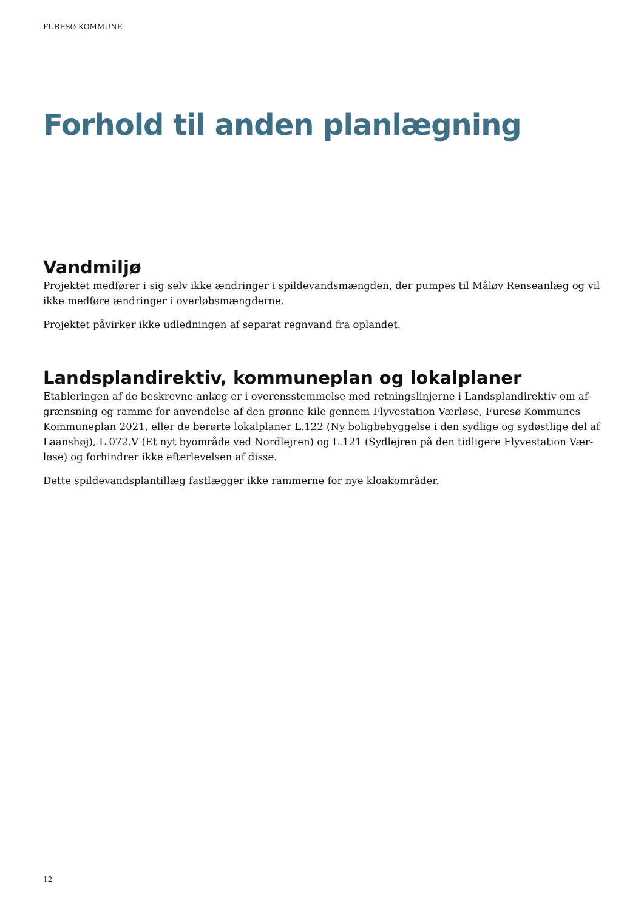FURESØ KOMMUNE
Forhold til anden planlægning
Vandmiljø
Projektet medfører i sig selv ikke ændringer i spildevandsmængden, der pumpes til Måløv Renseanlæg og vil ikke medføre ændringer i overløbsmængderne.
Projektet påvirker ikke udledningen af separat regnvand fra oplandet.
Landsplandirektiv, kommuneplan og lokalplaner
Etableringen af de beskrevne anlæg er i overensstemmelse med retningslinjerne i Landsplandirektiv om af-grænsning og ramme for anvendelse af den grønne kile gennem Flyvestation Værløse, Furesø Kommunes Kommuneplan 2021, eller de berørte lokalplaner L.122 (Ny boligbebyggelse i den sydlige og sydøstlige del af Laanshøj), L.072.V (Et nyt byområde ved Nordlejren) og L.121 (Sydlejren på den tidligere Flyvestation Vær-løse) og forhindrer ikke efterlevelsen af disse.
Dette spildevandsplantillæg fastlægger ikke rammerne for nye kloakområder.
12